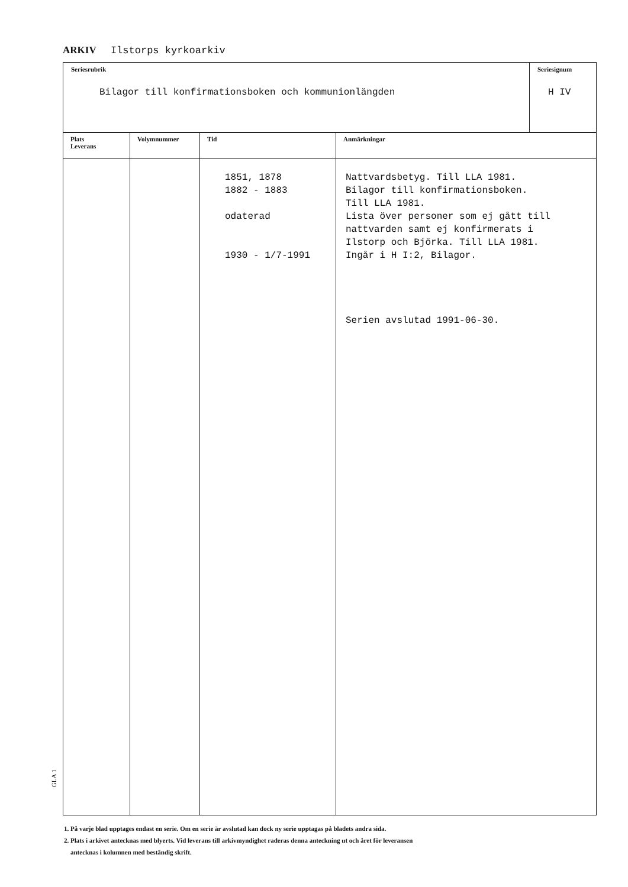ARKIV Ilstorps kyrkoarkiv
| Seriesrubrik Bilagor till konfirmationsboken och kommunionlängden | Seriesignum H IV |
| Plats Leverans | Volymnummer | Tid | Anmärkningar |
| --- | --- | --- | --- |
| | | 1851, 1878 1882 - 1883 odaterad 1930 - 1/7-1991 | Nattvardsbetyg. Till LLA 1981. Bilagor till konfirmationsboken. Till LLA 1981. Lista över personer som ej gått till nattvarden samt ej konfirmerats i Ilstorp och Björka. Till LLA 1981. Ingår i H I:2, Bilagor. Serien avslutad 1991-06-30. |
1. På varje blad upptages endast en serie. Om en serie är avslutad kan dock ny serie upptagas på bladets andra sida.
2. Plats i arkivet antecknas med blyerts. Vid leverans till arkivmyndighet raderas denna anteckning ut och året för leveransen
antecknas i kolumnen med beständig skrift.
GLA 1